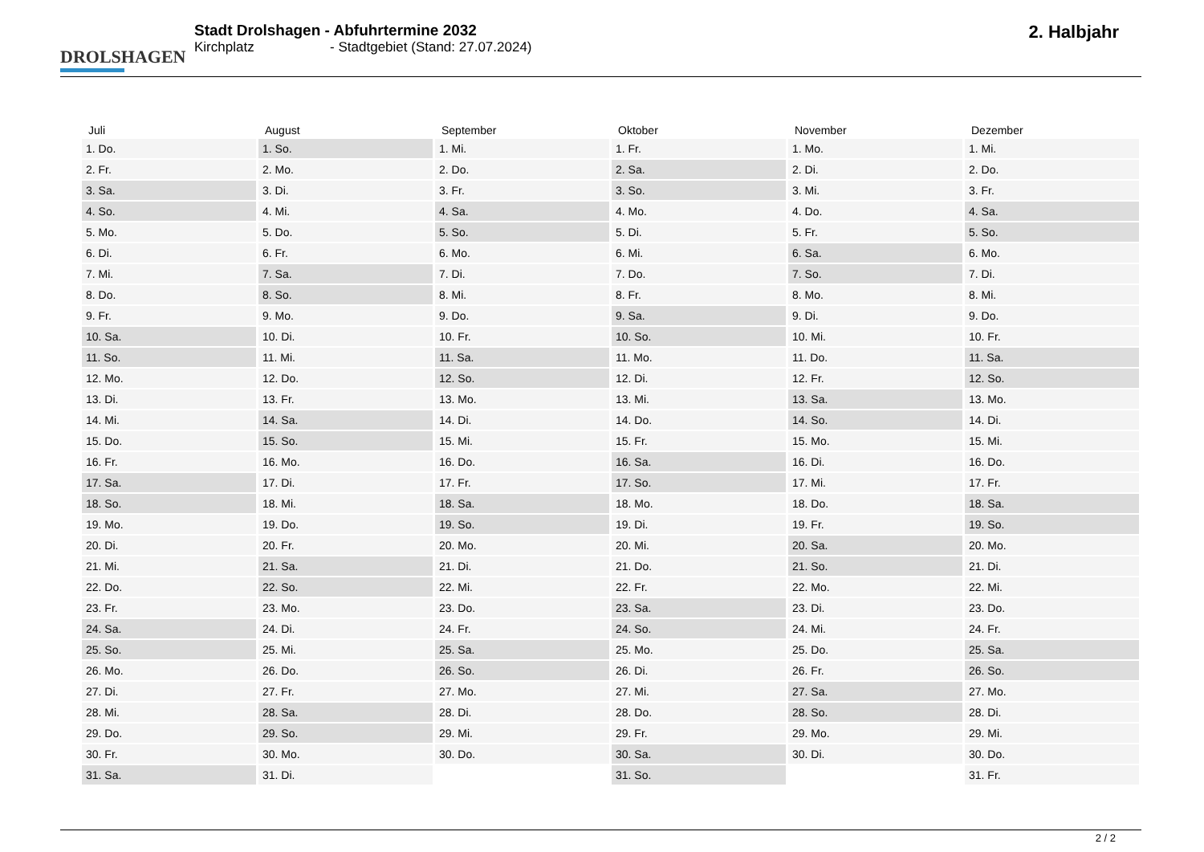DROLSHAGEN
Stadt Drolshagen - Abfuhrtermine 2032
Kirchplatz - Stadtgebiet (Stand: 27.07.2024)
2. Halbjahr
| Juli | August | September | Oktober | November | Dezember |
| --- | --- | --- | --- | --- | --- |
| 1. Do. | 1. So. | 1. Mi. | 1. Fr. | 1. Mo. | 1. Mi. |
| 2. Fr. | 2. Mo. | 2. Do. | 2. Sa. | 2. Di. | 2. Do. |
| 3. Sa. | 3. Di. | 3. Fr. | 3. So. | 3. Mi. | 3. Fr. |
| 4. So. | 4. Mi. | 4. Sa. | 4. Mo. | 4. Do. | 4. Sa. |
| 5. Mo. | 5. Do. | 5. So. | 5. Di. | 5. Fr. | 5. So. |
| 6. Di. | 6. Fr. | 6. Mo. | 6. Mi. | 6. Sa. | 6. Mo. |
| 7. Mi. | 7. Sa. | 7. Di. | 7. Do. | 7. So. | 7. Di. |
| 8. Do. | 8. So. | 8. Mi. | 8. Fr. | 8. Mo. | 8. Mi. |
| 9. Fr. | 9. Mo. | 9. Do. | 9. Sa. | 9. Di. | 9. Do. |
| 10. Sa. | 10. Di. | 10. Fr. | 10. So. | 10. Mi. | 10. Fr. |
| 11. So. | 11. Mi. | 11. Sa. | 11. Mo. | 11. Do. | 11. Sa. |
| 12. Mo. | 12. Do. | 12. So. | 12. Di. | 12. Fr. | 12. So. |
| 13. Di. | 13. Fr. | 13. Mo. | 13. Mi. | 13. Sa. | 13. Mo. |
| 14. Mi. | 14. Sa. | 14. Di. | 14. Do. | 14. So. | 14. Di. |
| 15. Do. | 15. So. | 15. Mi. | 15. Fr. | 15. Mo. | 15. Mi. |
| 16. Fr. | 16. Mo. | 16. Do. | 16. Sa. | 16. Di. | 16. Do. |
| 17. Sa. | 17. Di. | 17. Fr. | 17. So. | 17. Mi. | 17. Fr. |
| 18. So. | 18. Mi. | 18. Sa. | 18. Mo. | 18. Do. | 18. Sa. |
| 19. Mo. | 19. Do. | 19. So. | 19. Di. | 19. Fr. | 19. So. |
| 20. Di. | 20. Fr. | 20. Mo. | 20. Mi. | 20. Sa. | 20. Mo. |
| 21. Mi. | 21. Sa. | 21. Di. | 21. Do. | 21. So. | 21. Di. |
| 22. Do. | 22. So. | 22. Mi. | 22. Fr. | 22. Mo. | 22. Mi. |
| 23. Fr. | 23. Mo. | 23. Do. | 23. Sa. | 23. Di. | 23. Do. |
| 24. Sa. | 24. Di. | 24. Fr. | 24. So. | 24. Mi. | 24. Fr. |
| 25. So. | 25. Mi. | 25. Sa. | 25. Mo. | 25. Do. | 25. Sa. |
| 26. Mo. | 26. Do. | 26. So. | 26. Di. | 26. Fr. | 26. So. |
| 27. Di. | 27. Fr. | 27. Mo. | 27. Mi. | 27. Sa. | 27. Mo. |
| 28. Mi. | 28. Sa. | 28. Di. | 28. Do. | 28. So. | 28. Di. |
| 29. Do. | 29. So. | 29. Mi. | 29. Fr. | 29. Mo. | 29. Mi. |
| 30. Fr. | 30. Mo. | 30. Do. | 30. Sa. | 30. Di. | 30. Do. |
| 31. Sa. | 31. Di. | | 31. So. | | 31. Fr. |
2 / 2